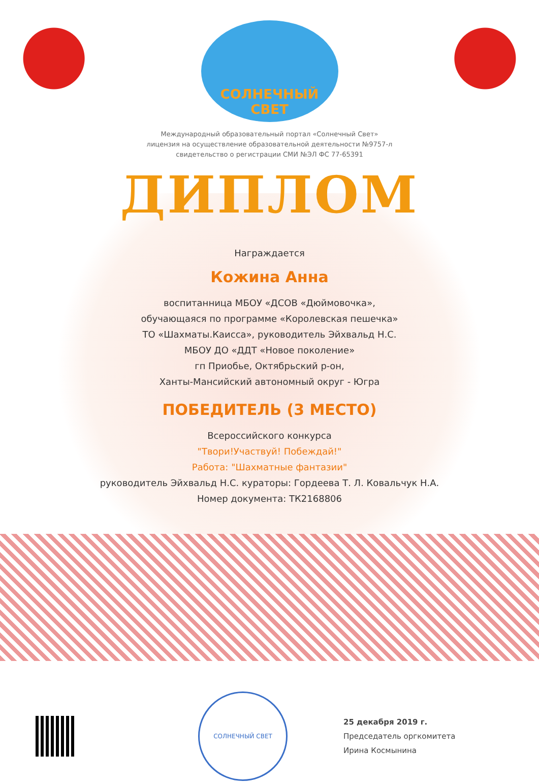СОЛНЕЧНЫЙ СВЕТ
Международный образовательный портал «Солнечный Свет»
лицензия на осуществление образовательной деятельности №9757-л
свидетельство о регистрации СМИ №ЭЛ ФС 77-65391
ДИПЛОМ
Награждается
Кожина Анна
воспитанница МБОУ «ДСОВ «Дюймовочка»,
обучающаяся по программе «Королевская пешечка»
ТО «Шахматы.Каисса», руководитель Эйхвальд Н.С.
МБОУ ДО «ДДТ «Новое поколение»
гп Приобье, Октябрьский р-он,
Ханты-Мансийский автономный округ - Югра
ПОБЕДИТЕЛЬ (3 МЕСТО)
Всероссийского конкурса
"Твори!Участвуй! Побеждай!"
Работа: "Шахматные фантазии"
руководитель Эйхвальд Н.С. кураторы: Гордеева Т. Л. Ковальчук Н.А.
Номер документа: ТК2168806
СОЛНЕЧНЫЙ СВЕТ
25 декабря 2019 г.
Председатель оргкомитета
Ирина Космынина